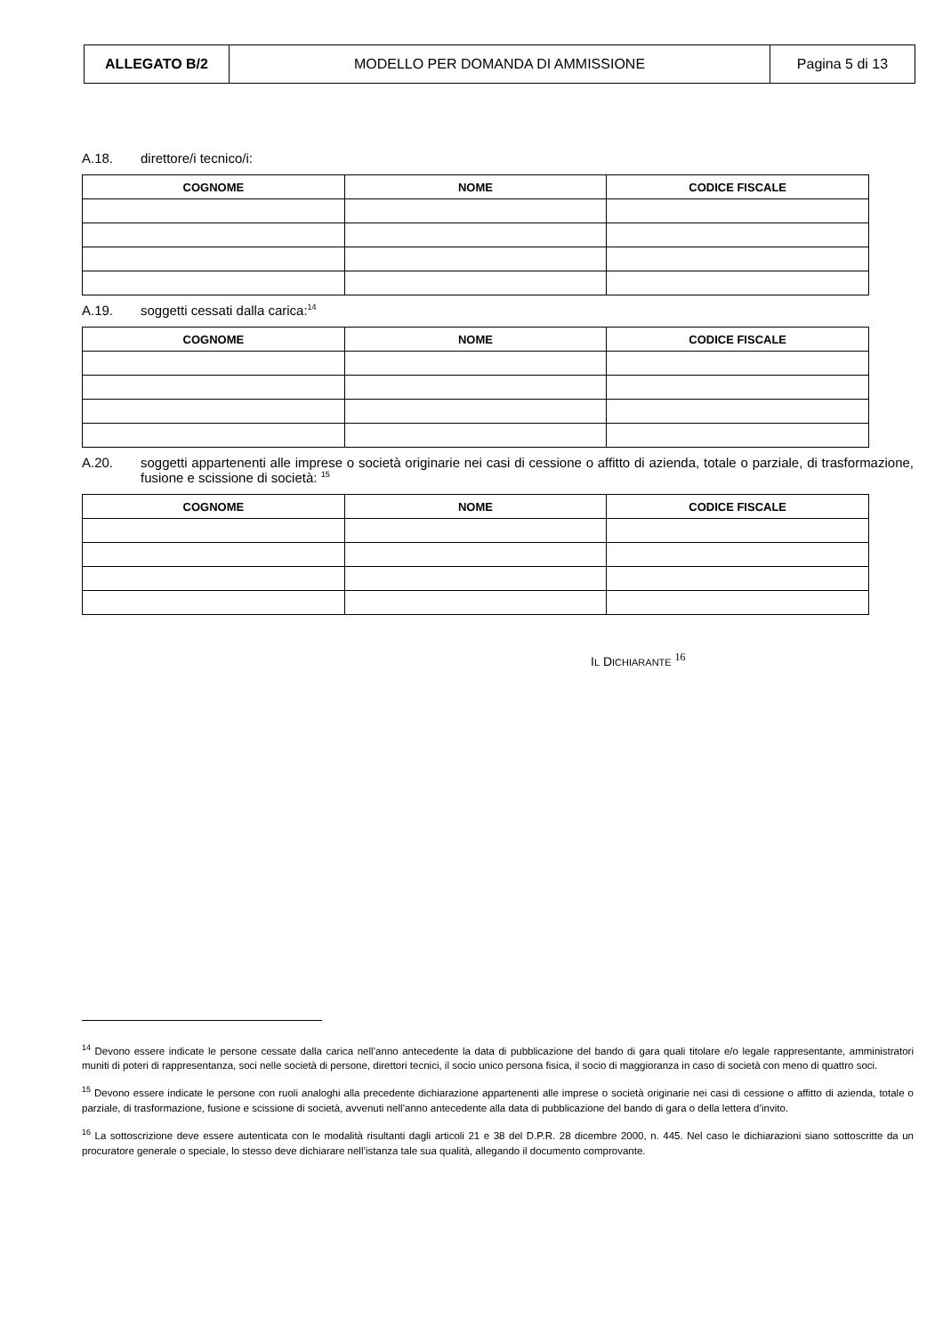| ALLEGATO B/2 | MODELLO PER DOMANDA DI AMMISSIONE | Pagina 5 di 13 |
A.18. direttore/i tecnico/i:
| COGNOME | NOME | CODICE FISCALE |
| --- | --- | --- |
A.19. soggetti cessati dalla carica:<sup>14</sup>
| COGNOME | NOME | CODICE FISCALE |
| --- | --- | --- |
A.20. soggetti appartenenti alle imprese o società originarie nei casi di cessione o affitto di azienda, totale o parziale, di trasformazione, fusione e scissione di società: <sup>15</sup>
| COGNOME | NOME | CODICE FISCALE |
| --- | --- | --- |
IL DICHIARANTE <sup>16</sup>
<sup>14</sup> Devono essere indicate le persone cessate dalla carica nell’anno antecedente la data di pubblicazione del bando di gara quali titolare e/o legale rappresentante, amministratori muniti di poteri di rappresentanza, soci nelle società di persone, direttori tecnici, il socio unico persona fisica, il socio di maggioranza in caso di società con meno di quattro soci.
<sup>15</sup> Devono essere indicate le persone con ruoli analoghi alla precedente dichiarazione appartenenti alle imprese o società originarie nei casi di cessione o affitto di azienda, totale o parziale, di trasformazione, fusione e scissione di società, avvenuti nell’anno antecedente alla data di pubblicazione del bando di gara o della lettera d’invito.
<sup>16</sup> La sottoscrizione deve essere autenticata con le modalità risultanti dagli articoli 21 e 38 del D.P.R. 28 dicembre 2000, n. 445. Nel caso le dichiarazioni siano sottoscritte da un procuratore generale o speciale, lo stesso deve dichiarare nell’istanza tale sua qualità, allegando il documento comprovante.